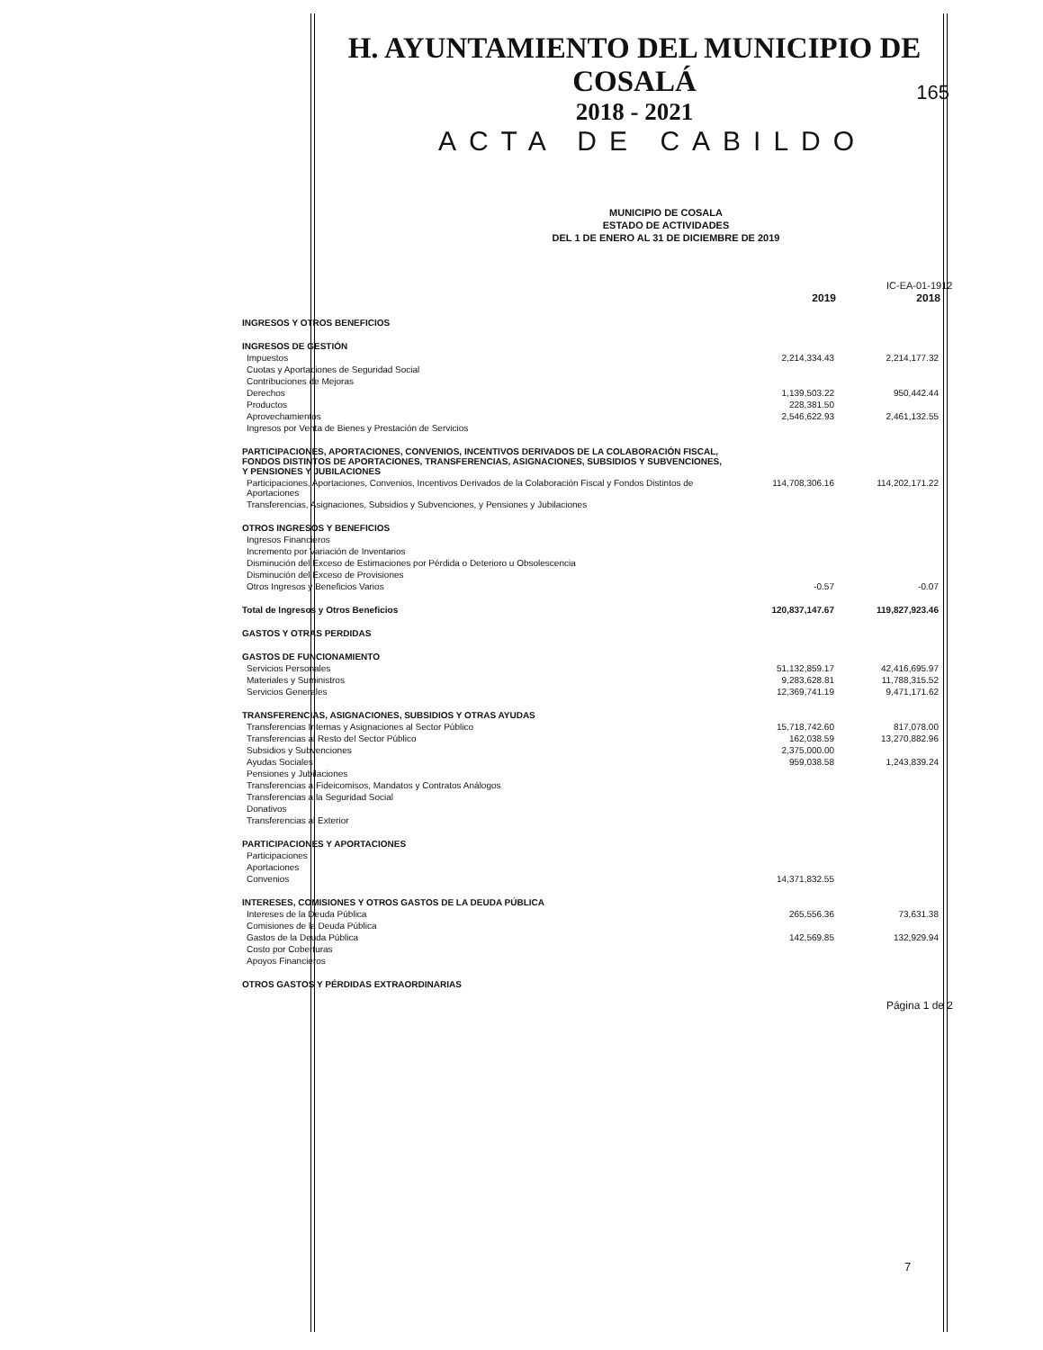H. AYUNTAMIENTO DEL MUNICIPIO DE COSALÁ
2018 - 2021
ACTA DE CABILDO
165
MUNICIPIO DE COSALA
ESTADO DE ACTIVIDADES
DEL 1 DE ENERO AL 31 DE DICIEMBRE DE 2019
IC-EA-01-1912
| | 2019 | 2018 |
| INGRESOS Y OTROS BENEFICIOS | | |
| INGRESOS DE GESTIÓN | | |
| Impuestos | 2,214,334.43 | 2,214,177.32 |
| Cuotas y Aportaciones de Seguridad Social | | |
| Contribuciones de Mejoras | | |
| Derechos | 1,139,503.22 | 950,442.44 |
| Productos | 228,381.50 | |
| Aprovechamientos | 2,546,622.93 | 2,461,132.55 |
| Ingresos por Venta de Bienes y Prestación de Servicios | | |
| PARTICIPACIONES, APORTACIONES, CONVENIOS, INCENTIVOS DERIVADOS DE LA COLABORACIÓN FISCAL, FONDOS DISTINTOS DE APORTACIONES, TRANSFERENCIAS, ASIGNACIONES, SUBSIDIOS Y SUBVENCIONES, Y PENSIONES Y JUBILACIONES | | |
| Participaciones, Aportaciones, Convenios, Incentivos Derivados de la Colaboración Fiscal y Fondos Distintos de Aportaciones | 114,708,306.16 | 114,202,171.22 |
| Transferencias, Asignaciones, Subsidios y Subvenciones, y Pensiones y Jubilaciones | | |
| OTROS INGRESOS Y BENEFICIOS | | |
| Ingresos Financieros | | |
| Incremento por Variación de Inventarios | | |
| Disminución del Exceso de Estimaciones por Pérdida o Deterioro u Obsolescencia | | |
| Disminución del Exceso de Provisiones | | |
| Otros Ingresos y Beneficios Varios | -0.57 | -0.07 |
| Total de Ingresos y Otros Beneficios | 120,837,147.67 | 119,827,923.46 |
| GASTOS Y OTRAS PERDIDAS | | |
| GASTOS DE FUNCIONAMIENTO | | |
| Servicios Personales | 51,132,859.17 | 42,416,695.97 |
| Materiales y Suministros | 9,283,628.81 | 11,788,315.52 |
| Servicios Generales | 12,369,741.19 | 9,471,171.62 |
| TRANSFERENCIAS, ASIGNACIONES, SUBSIDIOS Y OTRAS AYUDAS | | |
| Transferencias Internas y Asignaciones al Sector Público | 15,718,742.60 | 817,078.00 |
| Transferencias al Resto del Sector Público | 162,038.59 | 13,270,882.96 |
| Subsidios y Subvenciones | 2,375,000.00 | |
| Ayudas Sociales | 959,038.58 | 1,243,839.24 |
| Pensiones y Jubilaciones | | |
| Transferencias a Fideicomisos, Mandatos y Contratos Análogos | | |
| Transferencias a la Seguridad Social | | |
| Donativos | | |
| Transferencias al Exterior | | |
| PARTICIPACIONES Y APORTACIONES | | |
| Participaciones | | |
| Aportaciones | | |
| Convenios | 14,371,832.55 | |
| INTERESES, COMISIONES Y OTROS GASTOS DE LA DEUDA PÚBLICA | | |
| Intereses de la Deuda Pública | 265,556.36 | 73,631.38 |
| Comisiones de la Deuda Pública | | |
| Gastos de la Deuda Pública | 142,569.85 | 132,929.94 |
| Costo por Coberturas | | |
| Apoyos Financieros | | |
| OTROS GASTOS Y PÉRDIDAS EXTRAORDINARIAS | | |
Página 1 de 2
7